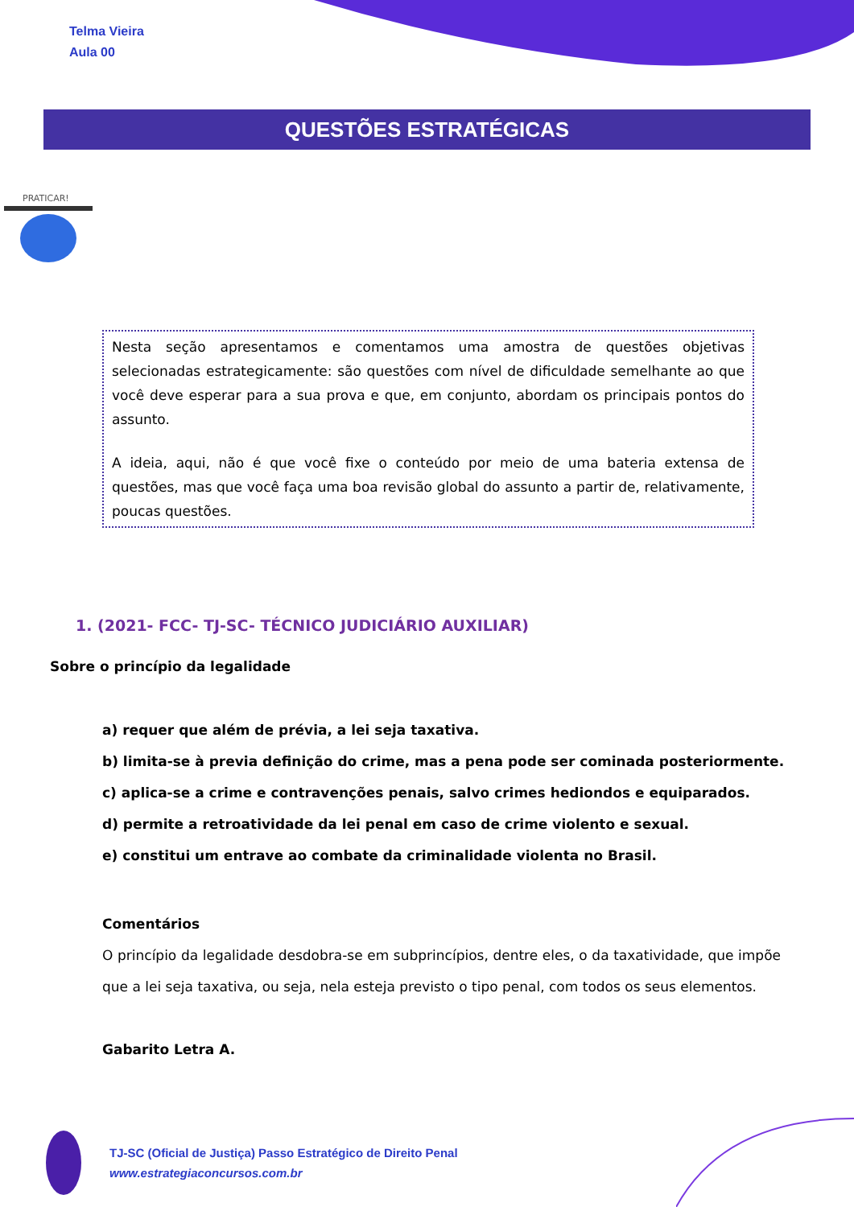Telma Vieira
Aula 00
QUESTÕES ESTRATÉGICAS
PRATICAR!
Nesta seção apresentamos e comentamos uma amostra de questões objetivas selecionadas estrategicamente: são questões com nível de dificuldade semelhante ao que você deve esperar para a sua prova e que, em conjunto, abordam os principais pontos do assunto.
A ideia, aqui, não é que você fixe o conteúdo por meio de uma bateria extensa de questões, mas que você faça uma boa revisão global do assunto a partir de, relativamente, poucas questões.
1. (2021- FCC- TJ-SC- TÉCNICO JUDICIÁRIO AUXILIAR)
Sobre o princípio da legalidade
a) requer que além de prévia, a lei seja taxativa.
b) limita-se à previa definição do crime, mas a pena pode ser cominada posteriormente.
c) aplica-se a crime e contravenções penais, salvo crimes hediondos e equiparados.
d) permite a retroatividade da lei penal em caso de crime violento e sexual.
e) constitui um entrave ao combate da criminalidade violenta no Brasil.
Comentários
O princípio da legalidade desdobra-se em subprincípios, dentre eles, o da taxatividade, que impõe que a lei seja taxativa, ou seja, nela esteja previsto o tipo penal, com todos os seus elementos.
Gabarito Letra A.
TJ-SC (Oficial de Justiça) Passo Estratégico de Direito Penal
www.estrategiaconcursos.com.br